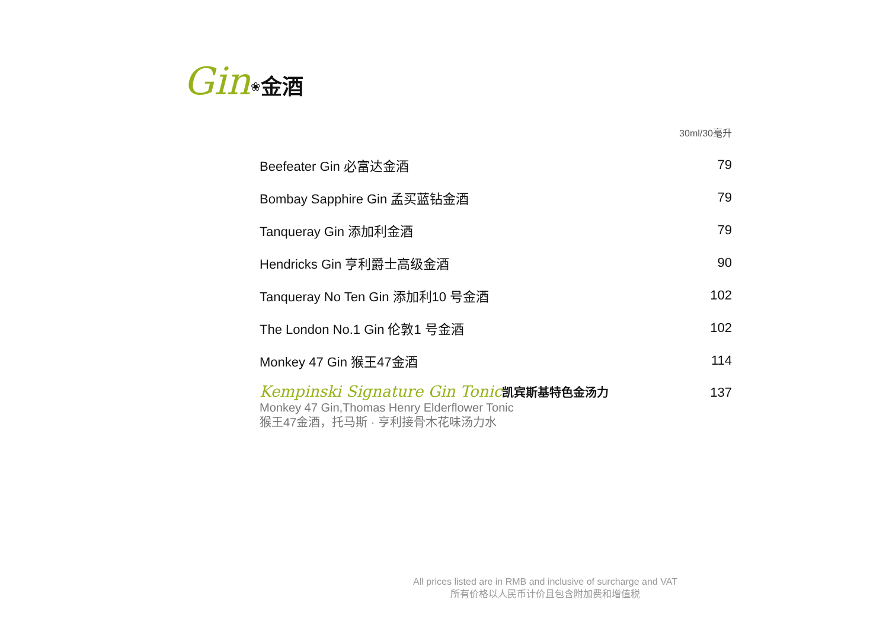Gin<sup>❀</sup>金酒
| | 30ml/30毫升 |
| Beefeater Gin 必富达金酒 | 79 |
| Bombay Sapphire Gin 孟买蓝钻金酒 | 79 |
| Tanqueray Gin 添加利金酒 | 79 |
| Hendricks Gin 亨利爵士高级金酒 | 90 |
| Tanqueray No Ten Gin 添加利10 号金酒 | 102 |
| The London No.1 Gin 伦敦1 号金酒 | 102 |
| Monkey 47 Gin 猴王47金酒 | 114 |
| Kempinski Signature Gin Tonic 凯宾斯基特色金汤力 Monkey 47 Gin,Thomas Henry Elderflower Tonic 猴王47金酒，托马斯 · 亨利接骨木花味汤力水 | 137 |
All prices listed are in RMB and inclusive of surcharge and VAT
所有价格以人民币计价且包含附加费和增值税